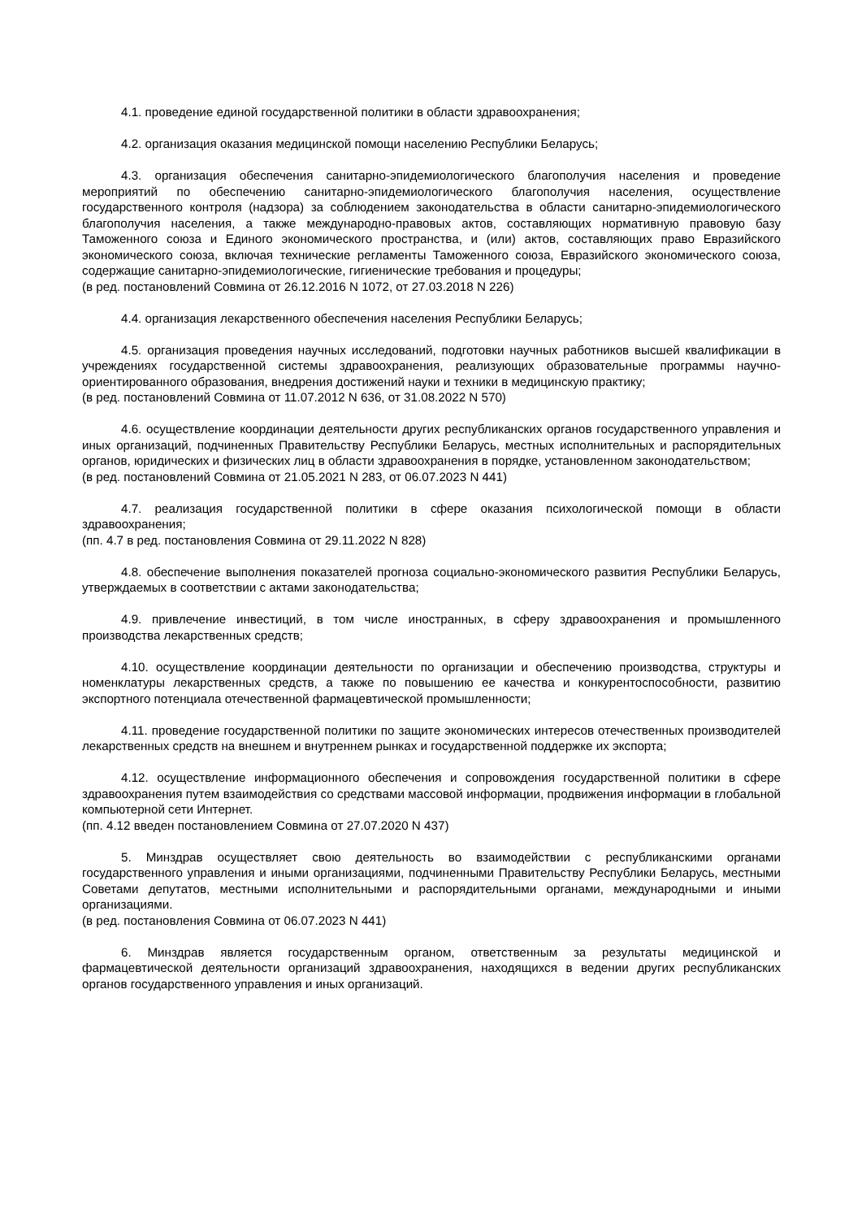4.1. проведение единой государственной политики в области здравоохранения;
4.2. организация оказания медицинской помощи населению Республики Беларусь;
4.3. организация обеспечения санитарно-эпидемиологического благополучия населения и проведение мероприятий по обеспечению санитарно-эпидемиологического благополучия населения, осуществление государственного контроля (надзора) за соблюдением законодательства в области санитарно-эпидемиологического благополучия населения, а также международно-правовых актов, составляющих нормативную правовую базу Таможенного союза и Единого экономического пространства, и (или) актов, составляющих право Евразийского экономического союза, включая технические регламенты Таможенного союза, Евразийского экономического союза, содержащие санитарно-эпидемиологические, гигиенические требования и процедуры;
(в ред. постановлений Совмина от 26.12.2016 N 1072, от 27.03.2018 N 226)
4.4. организация лекарственного обеспечения населения Республики Беларусь;
4.5. организация проведения научных исследований, подготовки научных работников высшей квалификации в учреждениях государственной системы здравоохранения, реализующих образовательные программы научно-ориентированного образования, внедрения достижений науки и техники в медицинскую практику;
(в ред. постановлений Совмина от 11.07.2012 N 636, от 31.08.2022 N 570)
4.6. осуществление координации деятельности других республиканских органов государственного управления и иных организаций, подчиненных Правительству Республики Беларусь, местных исполнительных и распорядительных органов, юридических и физических лиц в области здравоохранения в порядке, установленном законодательством;
(в ред. постановлений Совмина от 21.05.2021 N 283, от 06.07.2023 N 441)
4.7. реализация государственной политики в сфере оказания психологической помощи в области здравоохранения;
(пп. 4.7 в ред. постановления Совмина от 29.11.2022 N 828)
4.8. обеспечение выполнения показателей прогноза социально-экономического развития Республики Беларусь, утверждаемых в соответствии с актами законодательства;
4.9. привлечение инвестиций, в том числе иностранных, в сферу здравоохранения и промышленного производства лекарственных средств;
4.10. осуществление координации деятельности по организации и обеспечению производства, структуры и номенклатуры лекарственных средств, а также по повышению ее качества и конкурентоспособности, развитию экспортного потенциала отечественной фармацевтической промышленности;
4.11. проведение государственной политики по защите экономических интересов отечественных производителей лекарственных средств на внешнем и внутреннем рынках и государственной поддержке их экспорта;
4.12. осуществление информационного обеспечения и сопровождения государственной политики в сфере здравоохранения путем взаимодействия со средствами массовой информации, продвижения информации в глобальной компьютерной сети Интернет.
(пп. 4.12 введен постановлением Совмина от 27.07.2020 N 437)
5. Минздрав осуществляет свою деятельность во взаимодействии с республиканскими органами государственного управления и иными организациями, подчиненными Правительству Республики Беларусь, местными Советами депутатов, местными исполнительными и распорядительными органами, международными и иными организациями.
(в ред. постановления Совмина от 06.07.2023 N 441)
6. Минздрав является государственным органом, ответственным за результаты медицинской и фармацевтической деятельности организаций здравоохранения, находящихся в ведении других республиканских органов государственного управления и иных организаций.